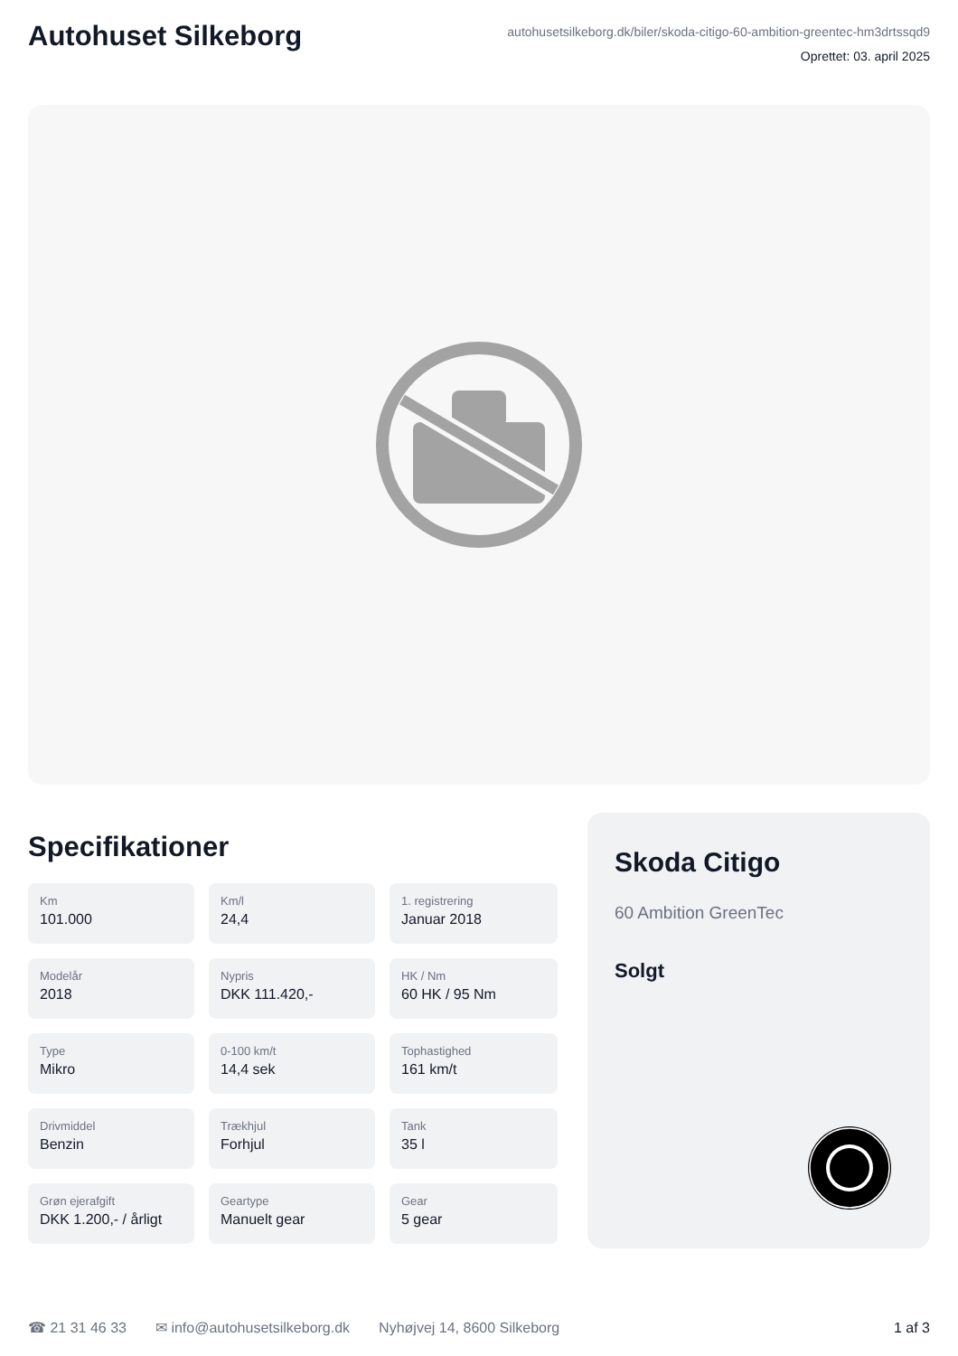Autohuset Silkeborg
autohusetsilkeborg.dk/biler/skoda-citigo-60-ambition-greentec-hm3drtssqd9
Oprettet: 03. april 2025
Specifikationer
Km
101.000
Km/l
24,4
1. registrering
Januar 2018
Modelår
2018
Nypris
DKK 111.420,-
HK / Nm
60 HK / 95 Nm
Type
Mikro
0-100 km/t
14,4 sek
Tophastighed
161 km/t
Drivmiddel
Benzin
Trækhjul
Forhjul
Tank
35 l
Grøn ejerafgift
DKK 1.200,- / årligt
Geartype
Manuelt gear
Gear
5 gear
Skoda Citigo
60 Ambition GreenTec
Solgt
☎ 21 31 46 33 ✉ info@autohusetsilkeborg.dk Nyhøjvej 14, 8600 Silkeborg 1 af 3